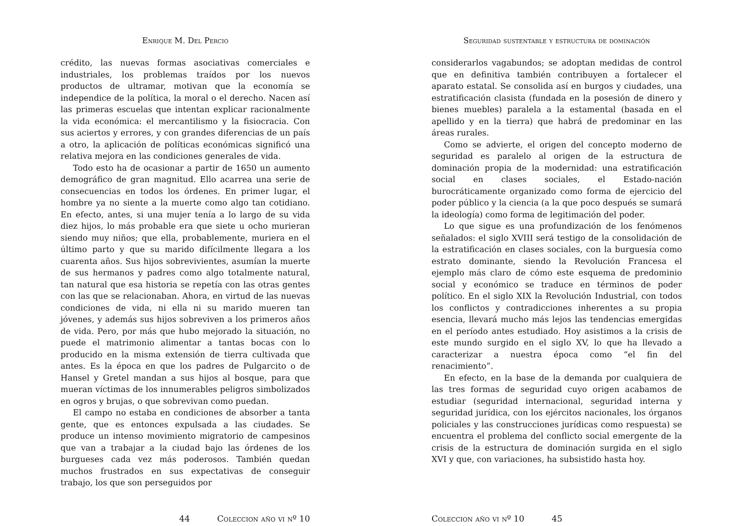Enrique M. Del Percio
crédito, las nuevas formas asociativas comerciales e industriales, los problemas traídos por los nuevos productos de ultramar, motivan que la economía se independice de la política, la moral o el derecho. Nacen así las primeras escuelas que intentan explicar racionalmente la vida económica: el mercantilismo y la fisiocracia. Con sus aciertos y errores, y con grandes diferencias de un país a otro, la aplicación de políticas económicas significó una relativa mejora en las condiciones generales de vida.
Todo esto ha de ocasionar a partir de 1650 un aumento demográfico de gran magnitud. Ello acarrea una serie de consecuencias en todos los órdenes. En primer lugar, el hombre ya no siente a la muerte como algo tan cotidiano. En efecto, antes, si una mujer tenía a lo largo de su vida diez hijos, lo más probable era que siete u ocho murieran siendo muy niños; que ella, probablemente, muriera en el último parto y que su marido difícilmente llegara a los cuarenta años. Sus hijos sobrevivientes, asumían la muerte de sus hermanos y padres como algo totalmente natural, tan natural que esa historia se repetía con las otras gentes con las que se relacionaban. Ahora, en virtud de las nuevas condiciones de vida, ni ella ni su marido mueren tan jóvenes, y además sus hijos sobreviven a los primeros años de vida. Pero, por más que hubo mejorado la situación, no puede el matrimonio alimentar a tantas bocas con lo producido en la misma extensión de tierra cultivada que antes. Es la época en que los padres de Pulgarcito o de Hansel y Gretel mandan a sus hijos al bosque, para que mueran víctimas de los innumerables peligros simbolizados en ogros y brujas, o que sobrevivan como puedan.
El campo no estaba en condiciones de absorber a tanta gente, que es entonces expulsada a las ciudades. Se produce un intenso movimiento migratorio de campesinos que van a trabajar a la ciudad bajo las órdenes de los burgueses cada vez más poderosos. También quedan muchos frustrados en sus expectativas de conseguir trabajo, los que son perseguidos por
44 Coleccion año vi nº 10
Seguridad sustentable y estructura de dominación
considerarlos vagabundos; se adoptan medidas de control que en definitiva también contribuyen a fortalecer el aparato estatal. Se consolida así en burgos y ciudades, una estratificación clasista (fundada en la posesión de dinero y bienes muebles) paralela a la estamental (basada en el apellido y en la tierra) que habrá de predominar en las áreas rurales.
Como se advierte, el origen del concepto moderno de seguridad es paralelo al origen de la estructura de dominación propia de la modernidad: una estratificación social en clases sociales, el Estado-nación burocráticamente organizado como forma de ejercicio del poder público y la ciencia (a la que poco después se sumará la ideología) como forma de legitimación del poder.
Lo que sigue es una profundización de los fenómenos señalados: el siglo XVIII será testigo de la consolidación de la estratificación en clases sociales, con la burguesía como estrato dominante, siendo la Revolución Francesa el ejemplo más claro de cómo este esquema de predominio social y económico se traduce en términos de poder político. En el siglo XIX la Revolución Industrial, con todos los conflictos y contradicciones inherentes a su propia esencia, llevará mucho más lejos las tendencias emergidas en el período antes estudiado. Hoy asistimos a la crisis de este mundo surgido en el siglo XV, lo que ha llevado a caracterizar a nuestra época como “el fin del renacimiento”.
En efecto, en la base de la demanda por cualquiera de las tres formas de seguridad cuyo origen acabamos de estudiar (seguridad internacional, seguridad interna y seguridad jurídica, con los ejércitos nacionales, los órganos policiales y las construcciones jurídicas como respuesta) se encuentra el problema del conflicto social emergente de la crisis de la estructura de dominación surgida en el siglo XVI y que, con variaciones, ha subsistido hasta hoy.
Coleccion año vi nº 10 45